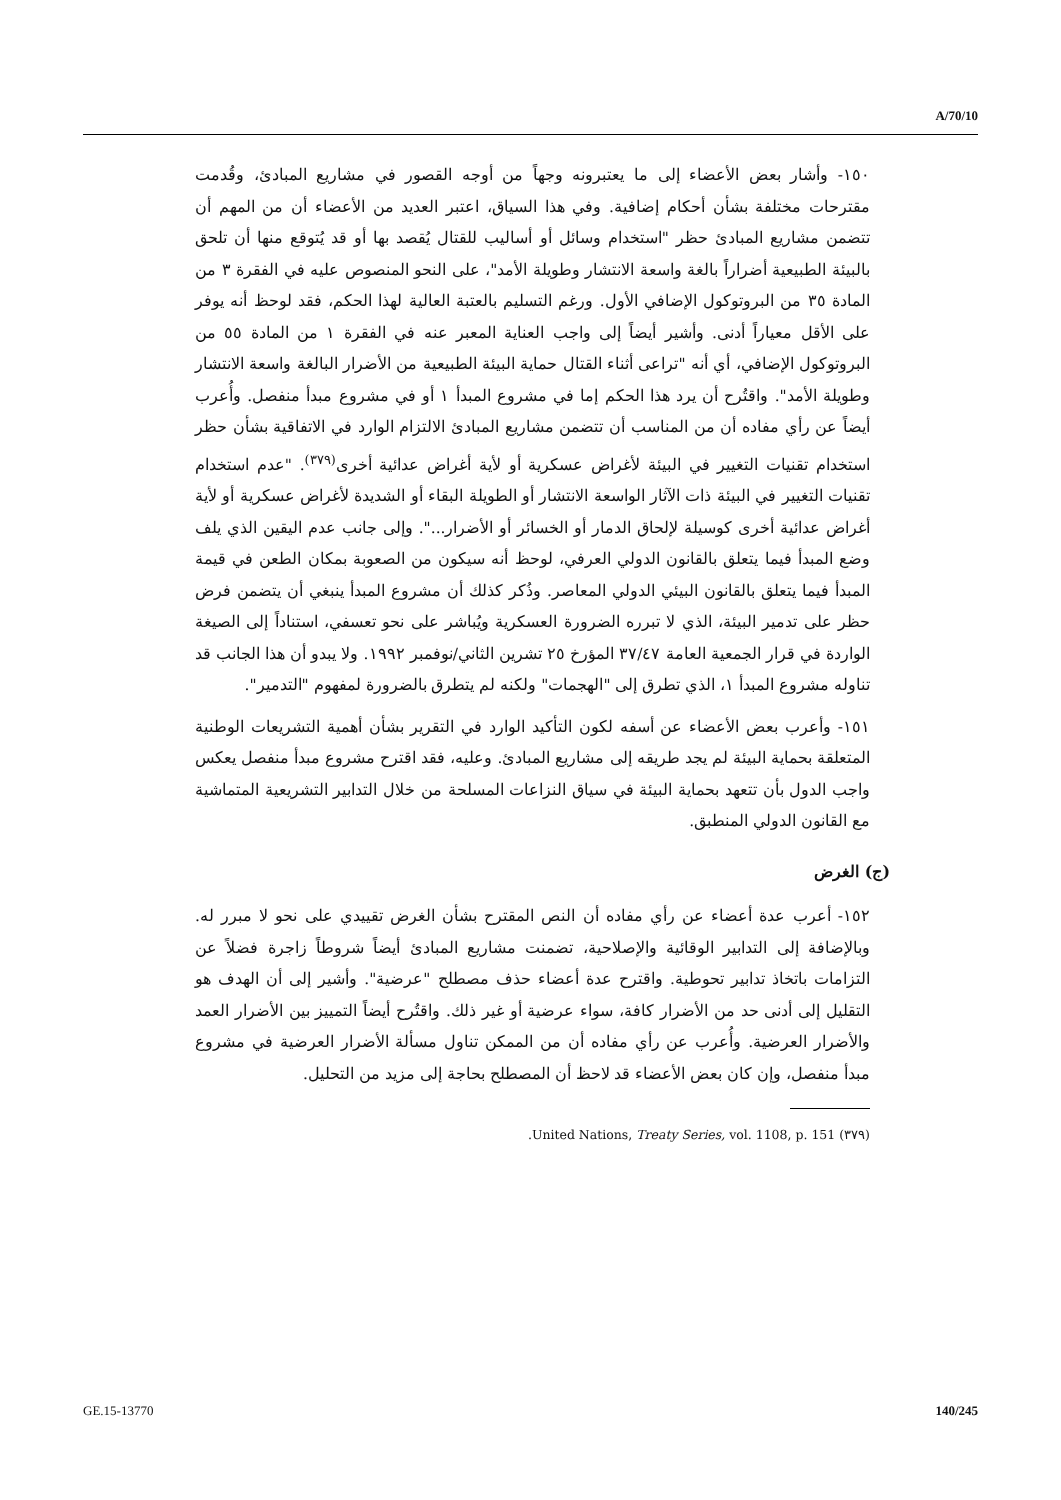A/70/10
١٥٠- وأشار بعض الأعضاء إلى ما يعتبرونه وجهاً من أوجه القصور في مشاريع المبادئ، وقُدمت مقترحات مختلفة بشأن أحكام إضافية. وفي هذا السياق، اعتبر العديد من الأعضاء أن من المهم أن تتضمن مشاريع المبادئ حظر "استخدام وسائل أو أساليب للقتال يُقصد بها أو قد يُتوقع منها أن تلحق بالبيئة الطبيعية أضراراً بالغة واسعة الانتشار وطويلة الأمد"، على النحو المنصوص عليه في الفقرة ٣ من المادة ٣٥ من البروتوكول الإضافي الأول. ورغم التسليم بالعتبة العالية لهذا الحكم، فقد لوحظ أنه يوفر على الأقل معياراً أدنى. وأشير أيضاً إلى واجب العناية المعبر عنه في الفقرة ١ من المادة ٥٥ من البروتوكول الإضافي، أي أنه "تراعى أثناء القتال حماية البيئة الطبيعية من الأضرار البالغة واسعة الانتشار وطويلة الأمد". واقتُرح أن يرد هذا الحكم إما في مشروع المبدأ ١ أو في مشروع مبدأ منفصل. وأُعرب أيضاً عن رأي مفاده أن من المناسب أن تتضمن مشاريع المبادئ الالتزام الوارد في الاتفاقية بشأن حظر استخدام تقنيات التغيير في البيئة لأغراض عسكرية أو لأية أغراض عدائية أخرى<sup>(٣٧٩)</sup>. "عدم استخدام تقنيات التغيير في البيئة ذات الآثار الواسعة الانتشار أو الطويلة البقاء أو الشديدة لأغراض عسكرية أو لأية أغراض عدائية أخرى كوسيلة لإلحاق الدمار أو الخسائر أو الأضرار...". وإلى جانب عدم اليقين الذي يلف وضع المبدأ فيما يتعلق بالقانون الدولي العرفي، لوحظ أنه سيكون من الصعوبة بمكان الطعن في قيمة المبدأ فيما يتعلق بالقانون البيئي الدولي المعاصر. وذُكر كذلك أن مشروع المبدأ ينبغي أن يتضمن فرض حظر على تدمير البيئة، الذي لا تبرره الضرورة العسكرية ويُباشر على نحو تعسفي، استناداً إلى الصيغة الواردة في قرار الجمعية العامة ٣٧/٤٧ المؤرخ ٢٥ تشرين الثاني/نوفمبر ١٩٩٢. ولا يبدو أن هذا الجانب قد تناوله مشروع المبدأ ١، الذي تطرق إلى "الهجمات" ولكنه لم يتطرق بالضرورة لمفهوم "التدمير".
١٥١- وأعرب بعض الأعضاء عن أسفه لكون التأكيد الوارد في التقرير بشأن أهمية التشريعات الوطنية المتعلقة بحماية البيئة لم يجد طريقه إلى مشاريع المبادئ. وعليه، فقد اقترح مشروع مبدأ منفصل يعكس واجب الدول بأن تتعهد بحماية البيئة في سياق النزاعات المسلحة من خلال التدابير التشريعية المتماشية مع القانون الدولي المنطبق.
(ج) الغرض
١٥٢- أعرب عدة أعضاء عن رأي مفاده أن النص المقترح بشأن الغرض تقييدي على نحو لا مبرر له. وبالإضافة إلى التدابير الوقائية والإصلاحية، تضمنت مشاريع المبادئ أيضاً شروطاً زاجرة فضلاً عن التزامات باتخاذ تدابير تحوطية. واقترح عدة أعضاء حذف مصطلح "عرضية". وأشير إلى أن الهدف هو التقليل إلى أدنى حد من الأضرار كافة، سواء عرضية أو غير ذلك. واقتُرح أيضاً التمييز بين الأضرار العمد والأضرار العرضية. وأُعرب عن رأي مفاده أن من الممكن تناول مسألة الأضرار العرضية في مشروع مبدأ منفصل، وإن كان بعض الأعضاء قد لاحظ أن المصطلح بحاجة إلى مزيد من التحليل.
(٣٧٩) United Nations, Treaty Series, vol. 1108, p. 151.
GE.15-13770 140/245